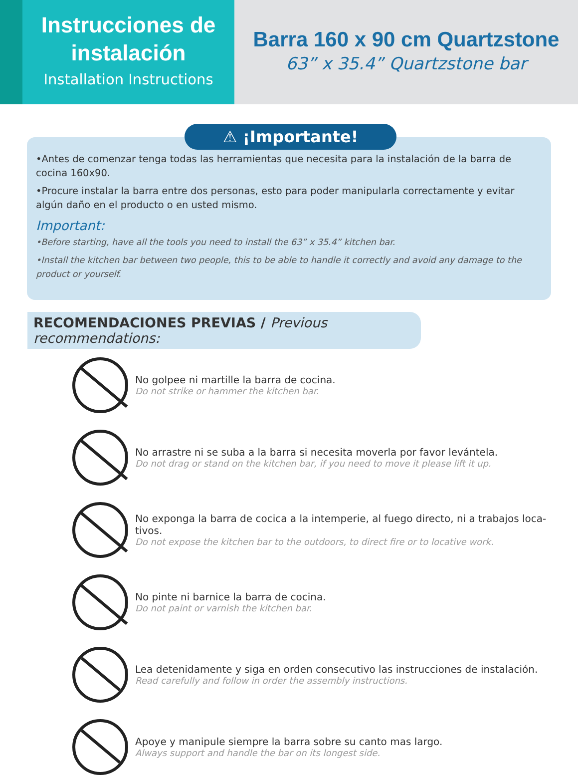Instrucciones de instalación
Installation Instructions
Barra 160 x 90 cm Quartzstone
63” x 35.4” Quartzstone bar
⚠ ¡Importante!
•Antes de comenzar tenga todas las herramientas que necesita para la instalación de la barra de cocina 160x90.
•Procure instalar la barra entre dos personas, esto para poder manipularla correctamente y evitar algún daño en el producto o en usted mismo.
Important:
•Before starting, have all the tools you need to install the 63” x 35.4” kitchen bar.
•Install the kitchen bar between two people, this to be able to handle it correctly and avoid any damage to the product or yourself.
RECOMENDACIONES PREVIAS / Previous recommendations:
No golpee ni martille la barra de cocina.
Do not strike or hammer the kitchen bar.
No arrastre ni se suba a la barra si necesita moverla por favor levántela.
Do not drag or stand on the kitchen bar, if you need to move it please lift it up.
No exponga la barra de cocica a la intemperie, al fuego directo, ni a trabajos loca-
tivos.
Do not expose the kitchen bar to the outdoors, to direct fire or to locative work.
No pinte ni barnice la barra de cocina.
Do not paint or varnish the kitchen bar.
Lea detenidamente y siga en orden consecutivo las instrucciones de instalación.
Read carefully and follow in order the assembly instructions.
Apoye y manipule siempre la barra sobre su canto mas largo.
Always support and handle the bar on its longest side.